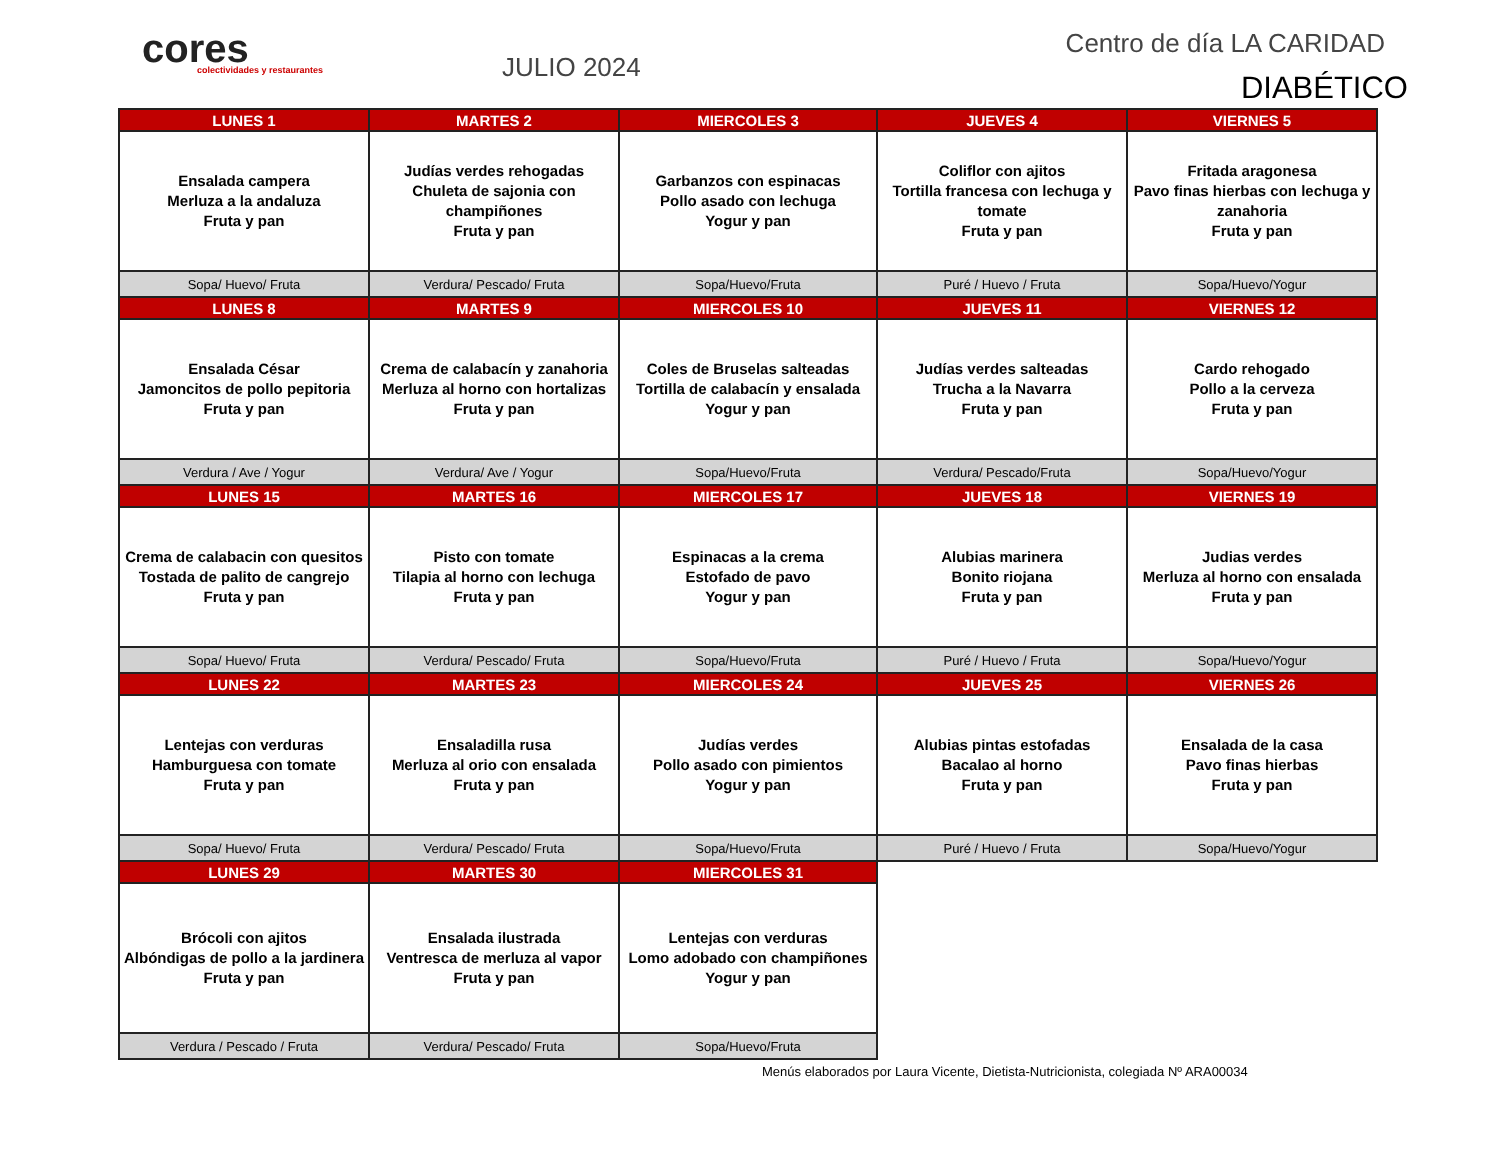cores
colectividades y restaurantes
JULIO 2024
Centro de día LA CARIDAD
DIABÉTICO
| LUNES 1 | MARTES 2 | MIERCOLES 3 | JUEVES 4 | VIERNES 5 |
| Ensalada campera Merluza a la andaluza Fruta y pan | Judías verdes rehogadas Chuleta de sajonia con champiñones Fruta y pan | Garbanzos con espinacas Pollo asado con lechuga Yogur y pan | Coliflor con ajitos Tortilla francesa con lechuga y tomate Fruta y pan | Fritada aragonesa Pavo finas hierbas con lechuga y zanahoria Fruta y pan |
| Sopa/ Huevo/ Fruta | Verdura/ Pescado/ Fruta | Sopa/Huevo/Fruta | Puré / Huevo / Fruta | Sopa/Huevo/Yogur |
| LUNES 8 | MARTES 9 | MIERCOLES 10 | JUEVES 11 | VIERNES 12 |
| Ensalada César Jamoncitos de pollo pepitoria Fruta y pan | Crema de calabacín y zanahoria Merluza al horno con hortalizas Fruta y pan | Coles de Bruselas salteadas Tortilla de calabacín y ensalada Yogur y pan | Judías verdes salteadas Trucha a la Navarra Fruta y pan | Cardo rehogado Pollo a la cerveza Fruta y pan |
| Verdura / Ave / Yogur | Verdura/ Ave / Yogur | Sopa/Huevo/Fruta | Verdura/ Pescado/Fruta | Sopa/Huevo/Yogur |
| LUNES 15 | MARTES 16 | MIERCOLES 17 | JUEVES 18 | VIERNES 19 |
| Crema de calabacin con quesitos Tostada de palito de cangrejo Fruta y pan | Pisto con tomate Tilapia al horno con lechuga Fruta y pan | Espinacas a la crema Estofado de pavo Yogur y pan | Alubias marinera Bonito riojana Fruta y pan | Judias verdes Merluza al horno con ensalada Fruta y pan |
| Sopa/ Huevo/ Fruta | Verdura/ Pescado/ Fruta | Sopa/Huevo/Fruta | Puré / Huevo / Fruta | Sopa/Huevo/Yogur |
| LUNES 22 | MARTES 23 | MIERCOLES 24 | JUEVES 25 | VIERNES 26 |
| Lentejas con verduras Hamburguesa con tomate Fruta y pan | Ensaladilla rusa Merluza al orio con ensalada Fruta y pan | Judías verdes Pollo asado con pimientos Yogur y pan | Alubias pintas estofadas Bacalao al horno Fruta y pan | Ensalada de la casa Pavo finas hierbas Fruta y pan |
| Sopa/ Huevo/ Fruta | Verdura/ Pescado/ Fruta | Sopa/Huevo/Fruta | Puré / Huevo / Fruta | Sopa/Huevo/Yogur |
| LUNES 29 | MARTES 30 | MIERCOLES 31 | | |
| Brócoli con ajitos Albóndigas de pollo a la jardinera Fruta y pan | Ensalada ilustrada Ventresca de merluza al vapor Fruta y pan | Lentejas con verduras Lomo adobado con champiñones Yogur y pan | | |
| Verdura / Pescado / Fruta | Verdura/ Pescado/ Fruta | Sopa/Huevo/Fruta | | |
Menús elaborados por Laura Vicente, Dietista-Nutricionista, colegiada Nº ARA00034